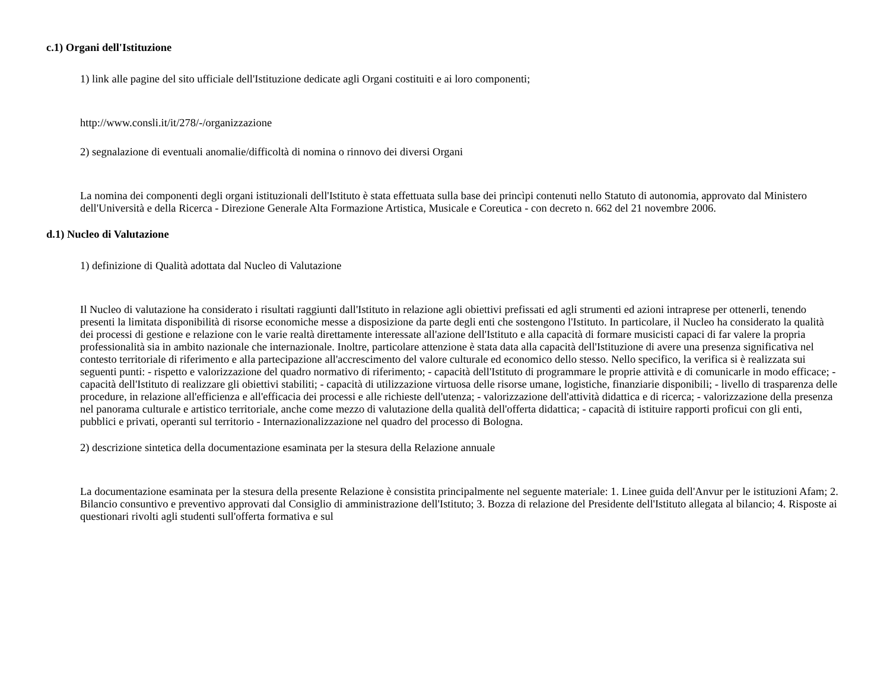c.1) Organi dell'Istituzione
1) link alle pagine del sito ufficiale dell'Istituzione dedicate agli Organi costituiti e ai loro componenti;
http://www.consli.it/it/278/-/organizzazione
2) segnalazione di eventuali anomalie/difficoltà di nomina o rinnovo dei diversi Organi
La nomina dei componenti degli organi istituzionali dell'Istituto è stata effettuata sulla base dei princìpi contenuti nello Statuto di autonomia, approvato dal Ministero dell'Università e della Ricerca - Direzione Generale Alta Formazione Artistica, Musicale e Coreutica - con decreto n. 662 del 21 novembre 2006.
d.1) Nucleo di Valutazione
1) definizione di Qualità adottata dal Nucleo di Valutazione
Il Nucleo di valutazione ha considerato i risultati raggiunti dall'Istituto in relazione agli obiettivi prefissati ed agli strumenti ed azioni intraprese per ottenerli, tenendo presenti la limitata disponibilità di risorse economiche messe a disposizione da parte degli enti che sostengono l'Istituto. In particolare, il Nucleo ha considerato la qualità dei processi di gestione e relazione con le varie realtà direttamente interessate all'azione dell'Istituto e alla capacità di formare musicisti capaci di far valere la propria professionalità sia in ambito nazionale che internazionale. Inoltre, particolare attenzione è stata data alla capacità dell'Istituzione di avere una presenza significativa nel contesto territoriale di riferimento e alla partecipazione all'accrescimento del valore culturale ed economico dello stesso. Nello specifico, la verifica si è realizzata sui seguenti punti: - rispetto e valorizzazione del quadro normativo di riferimento; - capacità dell'Istituto di programmare le proprie attività e di comunicarle in modo efficace; - capacità dell'Istituto di realizzare gli obiettivi stabiliti; - capacità di utilizzazione virtuosa delle risorse umane, logistiche, finanziarie disponibili; - livello di trasparenza delle procedure, in relazione all'efficienza e all'efficacia dei processi e alle richieste dell'utenza; - valorizzazione dell'attività didattica e di ricerca; - valorizzazione della presenza nel panorama culturale e artistico territoriale, anche come mezzo di valutazione della qualità dell'offerta didattica; - capacità di istituire rapporti proficui con gli enti, pubblici e privati, operanti sul territorio - Internazionalizzazione nel quadro del processo di Bologna.
2) descrizione sintetica della documentazione esaminata per la stesura della Relazione annuale
La documentazione esaminata per la stesura della presente Relazione è consistita principalmente nel seguente materiale: 1. Linee guida dell'Anvur per le istituzioni Afam; 2. Bilancio consuntivo e preventivo approvati dal Consiglio di amministrazione dell'Istituto; 3. Bozza di relazione del Presidente dell'Istituto allegata al bilancio; 4. Risposte ai questionari rivolti agli studenti sull'offerta formativa e sul